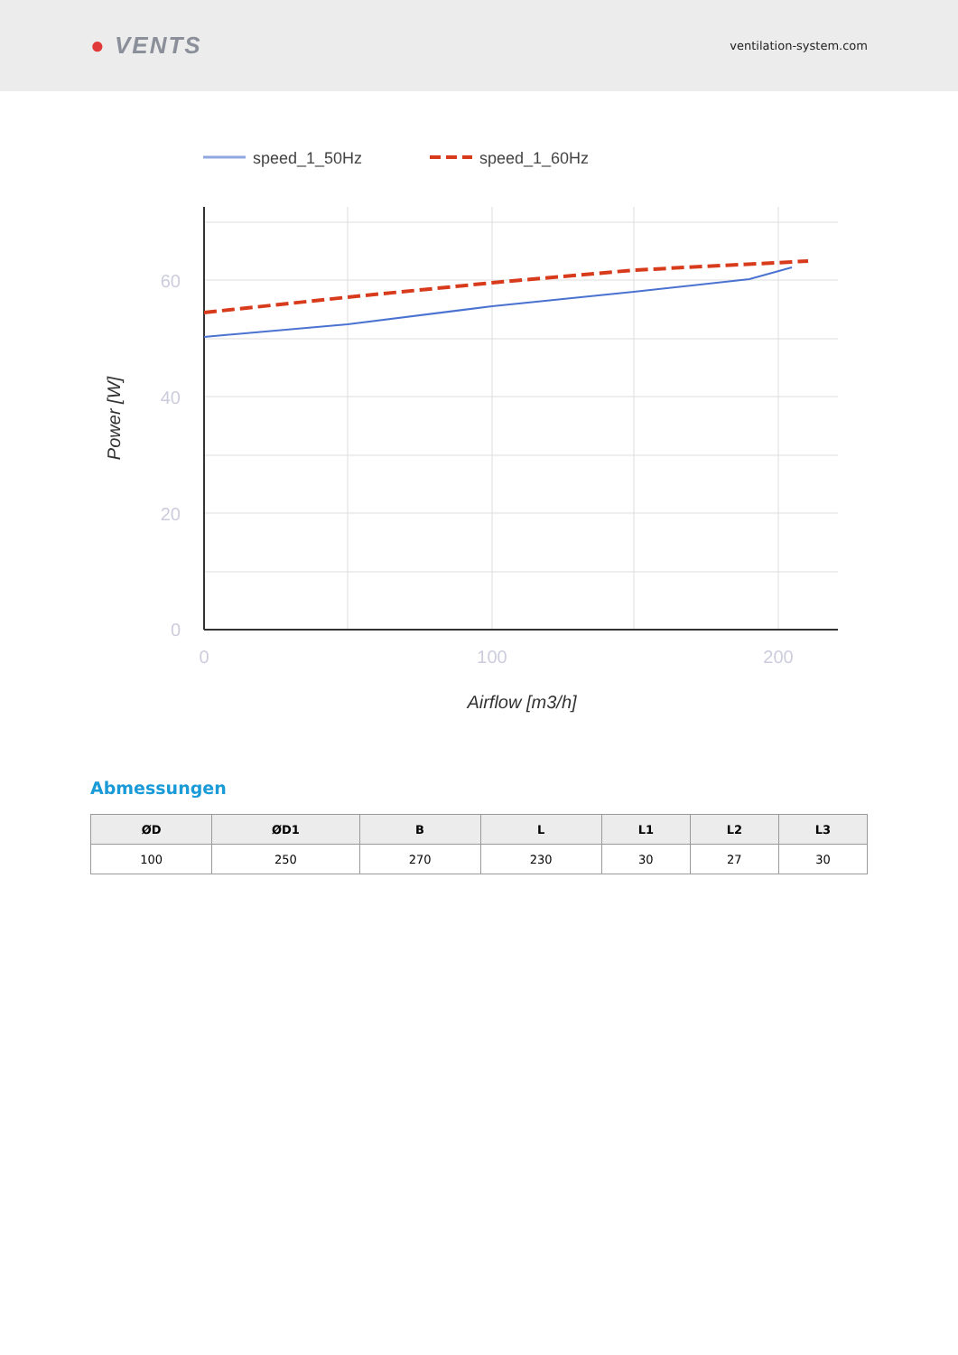● VENTS
ventilation-system.com
speed_1_50Hz
speed_1_60Hz
60
40
20
0
0
100
200
Airflow [m3/h]
Power [W]
Abmessungen
| ØD | ØD1 | B | L | L1 | L2 | L3 |
| --- | --- | --- | --- | --- | --- | --- |
| 100 | 250 | 270 | 230 | 30 | 27 | 30 |